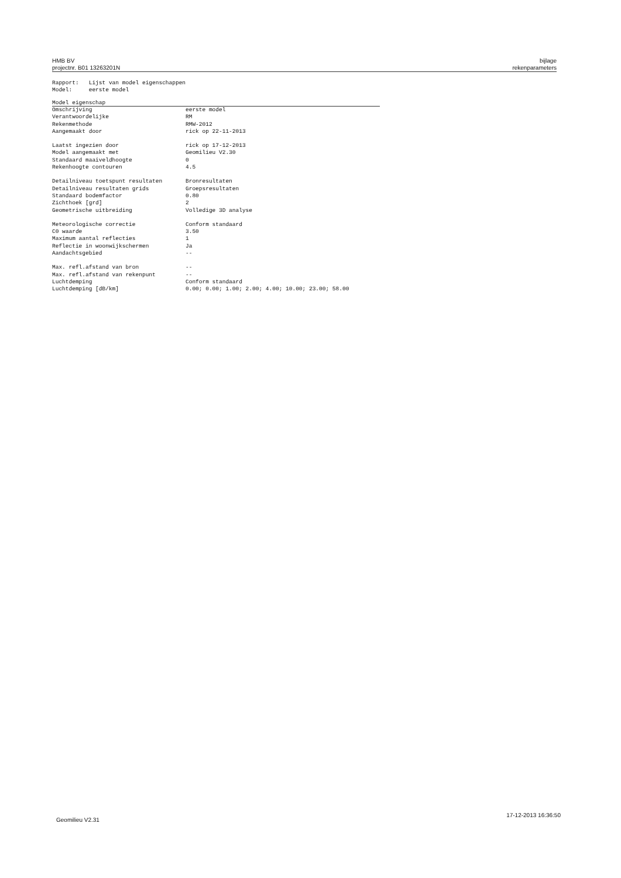HMB BV
projectnr. B01 13263201N
bijlage
rekenparameters
Rapport: Lijst van model eigenschappen
Model: eerste model
| Model eigenschap | |
| --- | --- |
| Omschrijving | eerste model |
| Verantwoordelijke | RM |
| Rekenmethode | RMW-2012 |
| Aangemaakt door | rick op 22-11-2013 |
| Laatst ingezien door | rick op 17-12-2013 |
| Model aangemaakt met | Geomilieu V2.30 |
| Standaard maaiveldhoogte | 0 |
| Rekenhoogte contouren | 4.5 |
| Detailniveau toetspunt resultaten | Bronresultaten |
| Detailniveau resultaten grids | Groepsresultaten |
| Standaard bodemfactor | 0.80 |
| Zichthoek [grd] | 2 |
| Geometrische uitbreiding | Volledige 3D analyse |
| Meteorologische correctie | Conform standaard |
| C0 waarde | 3.50 |
| Maximum aantal reflecties | 1 |
| Reflectie in woonwijkschermen | Ja |
| Aandachtsgebied | -- |
| Max. refl.afstand van bron | -- |
| Max. refl.afstand van rekenpunt | -- |
| Luchtdemping | Conform standaard |
| Luchtdemping [dB/km] | 0.00; 0.00; 1.00; 2.00; 4.00; 10.00; 23.00; 58.00 |
Geomilieu V2.31
17-12-2013 16:36:50